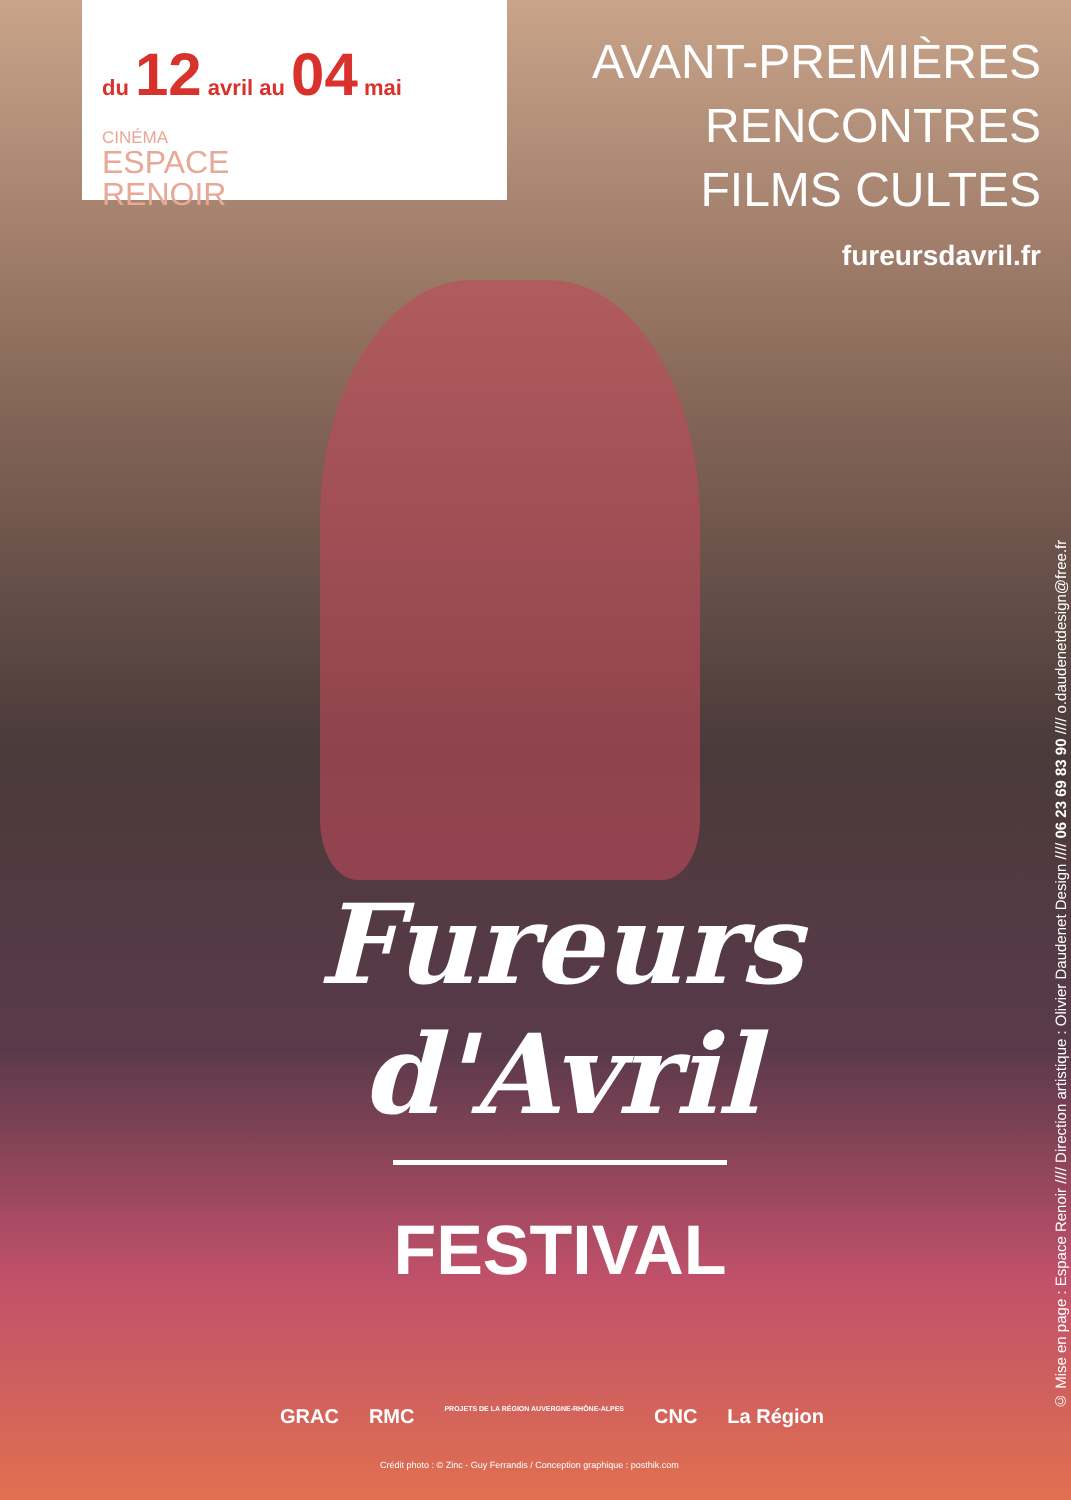du 12 avril au 04 mai
CINÉMA
ESPACE
RENOIR
AVANT-PREMIÈRES
RENCONTRES
FILMS CULTES
fureursdavril.fr
Fureurs
d'Avril
FESTIVAL
GRAC RMC PROJETS DE LA RÉGION AUVERGNE-RHÔNE-ALPES CNC La Région
Crédit photo : © Zinc - Guy Ferrandis / Conception graphique : posthik.com
© Mise en page : Espace Renoir //// Direction artistique : Olivier Daudenet Design //// 06 23 69 83 90 //// o.daudenetdesign@free.fr